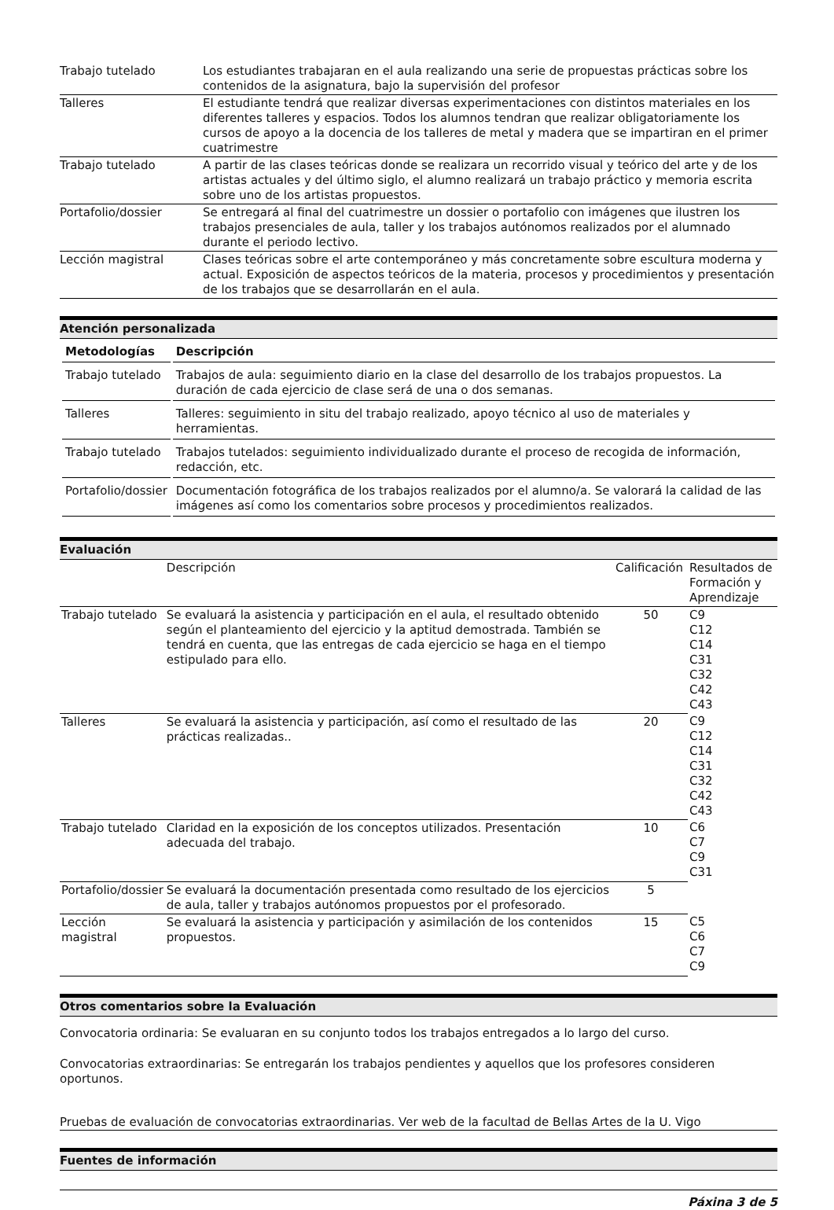| Trabajo tutelado | Los estudiantes trabajaran en el aula realizando una serie de propuestas prácticas sobre los contenidos de la asignatura, bajo la supervisión del profesor |
| Talleres | El estudiante tendrá que realizar diversas experimentaciones con distintos materiales en los diferentes talleres y espacios. Todos los alumnos tendran que realizar obligatoriamente los cursos de apoyo a la docencia de los talleres de metal y madera que se impartiran en el primer cuatrimestre |
| Trabajo tutelado | A partir de las clases teóricas donde se realizara un recorrido visual y teórico del arte y de los artistas actuales y del último siglo, el alumno realizará un trabajo práctico y memoria escrita sobre uno de los artistas propuestos. |
| Portafolio/dossier | Se entregará al final del cuatrimestre un dossier o portafolio con imágenes que ilustren los trabajos presenciales de aula, taller y los trabajos autónomos realizados por el alumnado durante el periodo lectivo. |
| Lección magistral | Clases teóricas sobre el arte contemporáneo y más concretamente sobre escultura moderna y actual. Exposición de aspectos teóricos de la materia, procesos y procedimientos y presentación de los trabajos que se desarrollarán en el aula. |
Atención personalizada
| Metodologías | Descripción |
| --- | --- |
| Trabajo tutelado | Trabajos de aula: seguimiento diario en la clase del desarrollo de los trabajos propuestos. La duración de cada ejercicio de clase será de una o dos semanas. |
| Talleres | Talleres: seguimiento in situ del trabajo realizado, apoyo técnico al uso de materiales y herramientas. |
| Trabajo tutelado | Trabajos tutelados: seguimiento individualizado durante el proceso de recogida de información, redacción, etc. |
| Portafolio/dossier | Documentación fotográfica de los trabajos realizados por el alumno/a. Se valorará la calidad de las imágenes así como los comentarios sobre procesos y procedimientos realizados. |
Evaluación
| | Descripción | Calificación | Resultados de Formación y Aprendizaje |
| Trabajo tutelado | Se evaluará la asistencia y participación en el aula, el resultado obtenido según el planteamiento del ejercicio y la aptitud demostrada. También se tendrá en cuenta, que las entregas de cada ejercicio se haga en el tiempo estipulado para ello. | 50 | C9 C12 C14 C31 C32 C42 C43 |
| Talleres | Se evaluará la asistencia y participación, así como el resultado de las prácticas realizadas.. | 20 | C9 C12 C14 C31 C32 C42 C43 |
| Trabajo tutelado | Claridad en la exposición de los conceptos utilizados. Presentación adecuada del trabajo. | 10 | C6 C7 C9 C31 |
| Portafolio/dossier | Se evaluará la documentación presentada como resultado de los ejercicios de aula, taller y trabajos autónomos propuestos por el profesorado. | 5 | |
| Lección magistral | Se evaluará la asistencia y participación y asimilación de los contenidos propuestos. | 15 | C5 C6 C7 C9 |
Otros comentarios sobre la Evaluación
Convocatoria ordinaria: Se evaluaran en su conjunto todos los trabajos entregados a lo largo del curso.
Convocatorias extraordinarias: Se entregarán los trabajos pendientes y aquellos que los profesores consideren oportunos.
Pruebas de evaluación de convocatorias extraordinarias. Ver web de la facultad de Bellas Artes de la U. Vigo
Fuentes de información
Páxina 3 de 5